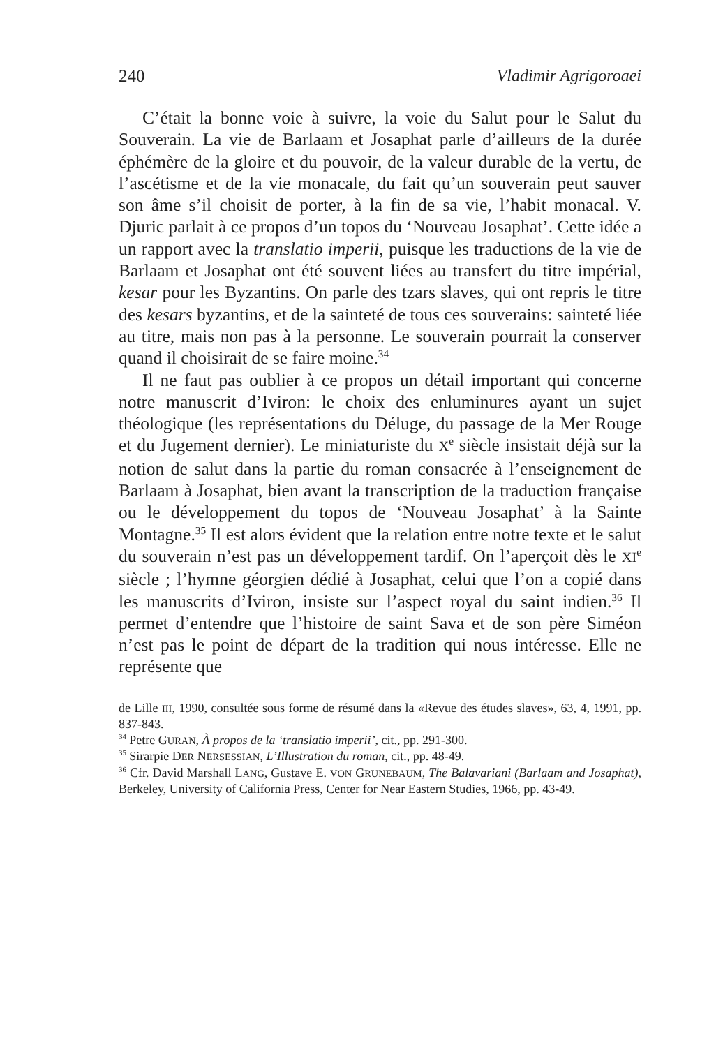240 Vladimir Agrigoroaei
C’était la bonne voie à suivre, la voie du Salut pour le Salut du Souverain. La vie de Barlaam et Josaphat parle d’ailleurs de la durée éphémère de la gloire et du pouvoir, de la valeur durable de la vertu, de l’ascétisme et de la vie monacale, du fait qu’un souverain peut sauver son âme s’il choisit de porter, à la fin de sa vie, l’habit monacal. V. Djuric parlait à ce propos d’un topos du ‘Nouveau Josaphat’. Cette idée a un rapport avec la translatio imperii, puisque les traductions de la vie de Barlaam et Josaphat ont été souvent liées au transfert du titre impérial, kesar pour les Byzantins. On parle des tzars slaves, qui ont repris le titre des kesars byzantins, et de la sainteté de tous ces souverains: sainteté liée au titre, mais non pas à la personne. Le souverain pourrait la conserver quand il choisirait de se faire moine.<sup>34</sup>
Il ne faut pas oublier à ce propos un détail important qui concerne notre manuscrit d’Iviron: le choix des enluminures ayant un sujet théologique (les représentations du Déluge, du passage de la Mer Rouge et du Jugement dernier). Le miniaturiste du X<sup>e</sup> siècle insistait déjà sur la notion de salut dans la partie du roman consacrée à l’enseignement de Barlaam à Josaphat, bien avant la transcription de la traduction française ou le développement du topos de ‘Nouveau Josaphat’ à la Sainte Montagne.<sup>35</sup> Il est alors évident que la relation entre notre texte et le salut du souverain n’est pas un développement tardif. On l’aperçoit dès le XI<sup>e</sup> siècle ; l’hymne géorgien dédié à Josaphat, celui que l’on a copié dans les manuscrits d’Iviron, insiste sur l’aspect royal du saint indien.<sup>36</sup> Il permet d’entendre que l’histoire de saint Sava et de son père Siméon n’est pas le point de départ de la tradition qui nous intéresse. Elle ne représente que
de Lille III, 1990, consultée sous forme de résumé dans la «Revue des études slaves», 63, 4, 1991, pp. 837-843.
<sup>34</sup> Petre GURAN, À propos de la ‘translatio imperii’, cit., pp. 291-300.
<sup>35</sup> Sirarpie DER NERSESSIAN, L’Illustration du roman, cit., pp. 48-49.
<sup>36</sup> Cfr. David Marshall LANG, Gustave E. VON GRUNEBAUM, The Balavariani (Barlaam and Josaphat), Berkeley, University of California Press, Center for Near Eastern Studies, 1966, pp. 43-49.